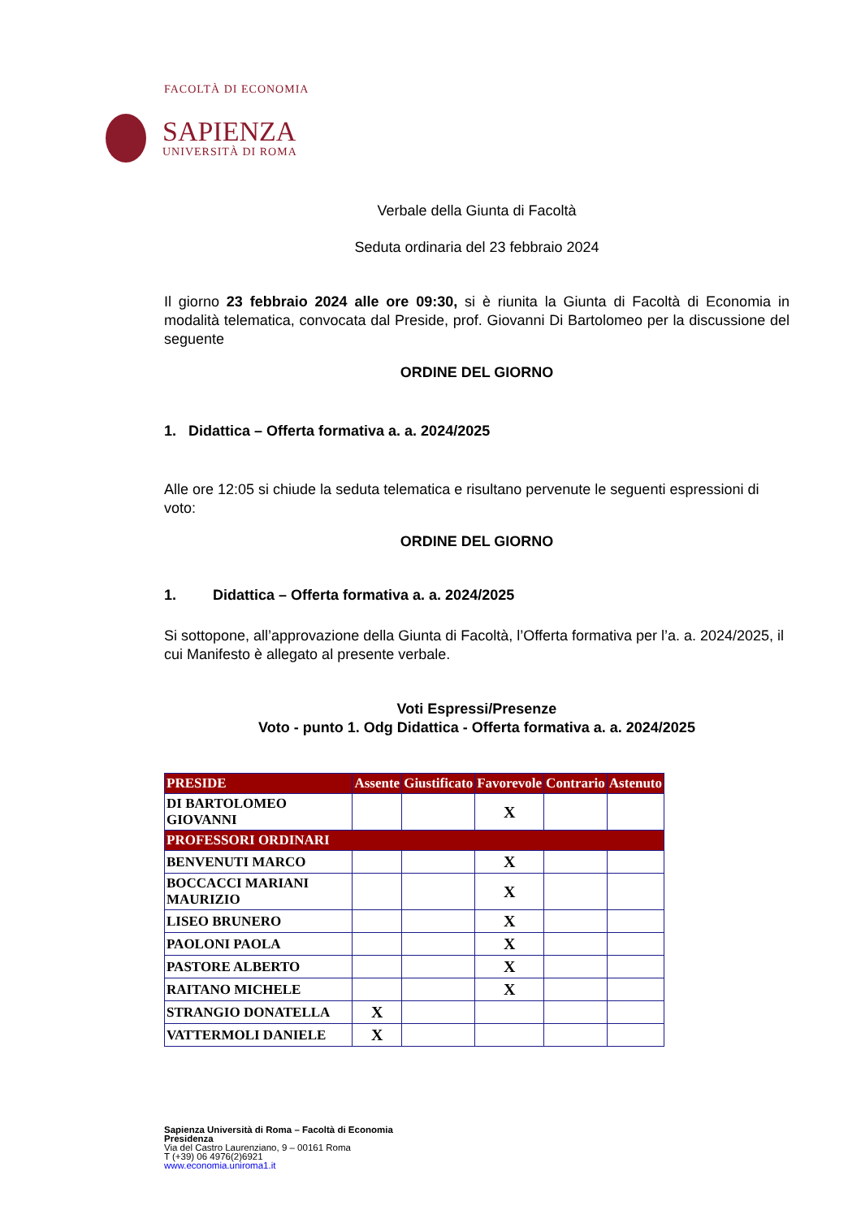FACOLTÀ DI ECONOMIA
SAPIENZA
UNIVERSITÀ DI ROMA
Verbale della Giunta di Facoltà
Seduta ordinaria del 23 febbraio 2024
Il giorno 23 febbraio 2024 alle ore 09:30, si è riunita la Giunta di Facoltà di Economia in modalità telematica, convocata dal Preside, prof. Giovanni Di Bartolomeo per la discussione del seguente
ORDINE DEL GIORNO
1. Didattica – Offerta formativa a. a. 2024/2025
Alle ore 12:05 si chiude la seduta telematica e risultano pervenute le seguenti espressioni di voto:
ORDINE DEL GIORNO
1. Didattica – Offerta formativa a. a. 2024/2025
Si sottopone, all’approvazione della Giunta di Facoltà, l’Offerta formativa per l’a. a. 2024/2025, il cui Manifesto è allegato al presente verbale.
Voti Espressi/Presenze
Voto - punto 1. Odg Didattica - Offerta formativa a. a. 2024/2025
| PRESIDE | Assente | Giustificato | Favorevole | Contrario | Astenuto |
| --- | --- | --- | --- | --- | --- |
| DI BARTOLOMEO GIOVANNI | | | X | | |
| PROFESSORI ORDINARI | | | | | |
| BENVENUTI MARCO | | | X | | |
| BOCCACCI MARIANI MAURIZIO | | | X | | |
| LISEO BRUNERO | | | X | | |
| PAOLONI PAOLA | | | X | | |
| PASTORE ALBERTO | | | X | | |
| RAITANO MICHELE | | | X | | |
| STRANGIO DONATELLA | X | | | | |
| VATTERMOLI DANIELE | X | | | | |
Sapienza Università di Roma – Facoltà di Economia
Presidenza
Via del Castro Laurenziano, 9 – 00161 Roma
T (+39) 06 4976(2)6921
www.economia.uniroma1.it